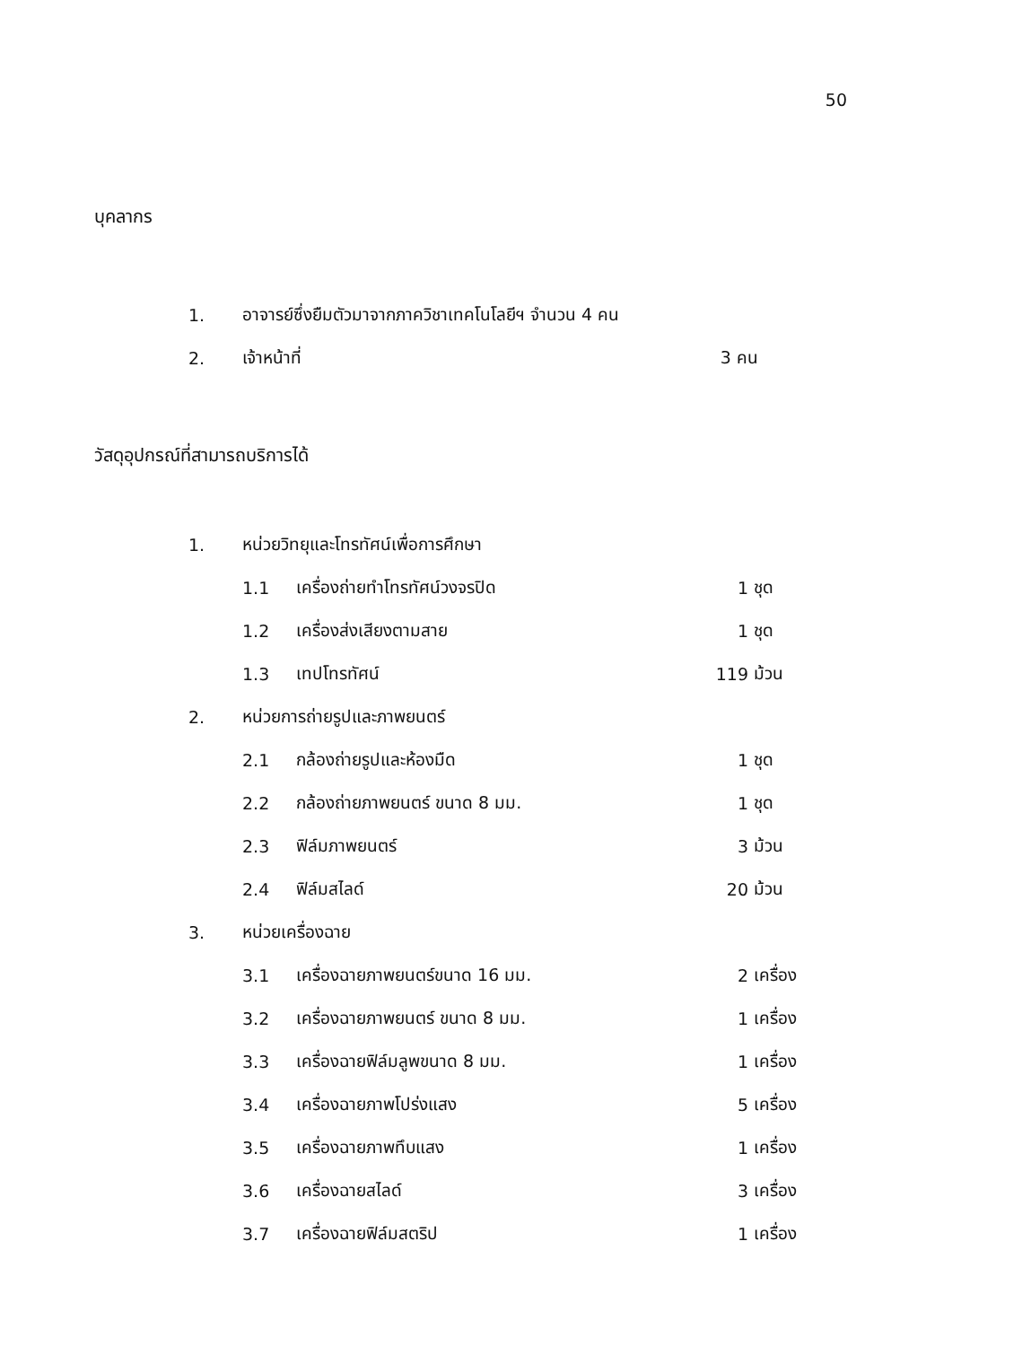50
บุคลากร
1. อาจารย์ซึ่งยืมตัวมาจากภาควิชาเทคโนโลยีฯ จำนวน 4 คน
2. เจ้าหน้าที่ 3 คน
วัสดุอุปกรณ์ที่สามารถบริการได้
1. หน่วยวิทยุและโทรทัศน์เพื่อการศึกษา
1.1 เครื่องถ่ายทำโทรทัศน์วงจรปิด 1 ชุด
1.2 เครื่องส่งเสียงตามสาย 1 ชุด
1.3 เทปโทรทัศน์ 119 ม้วน
2. หน่วยการถ่ายรูปและภาพยนตร์
2.1 กล้องถ่ายรูปและห้องมืด 1 ชุด
2.2 กล้องถ่ายภาพยนตร์ ขนาด 8 มม. 1 ชุด
2.3 ฟิล์มภาพยนตร์ 3 ม้วน
2.4 ฟิล์มสไลด์ 20 ม้วน
3. หน่วยเครื่องฉาย
3.1 เครื่องฉายภาพยนตร์ขนาด 16 มม. 2 เครื่อง
3.2 เครื่องฉายภาพยนตร์ ขนาด 8 มม. 1 เครื่อง
3.3 เครื่องฉายฟิล์มลูพขนาด 8 มม. 1 เครื่อง
3.4 เครื่องฉายภาพโปร่งแสง 5 เครื่อง
3.5 เครื่องฉายภาพทึบแสง 1 เครื่อง
3.6 เครื่องฉายสไลด์ 3 เครื่อง
3.7 เครื่องฉายฟิล์มสตริป 1 เครื่อง